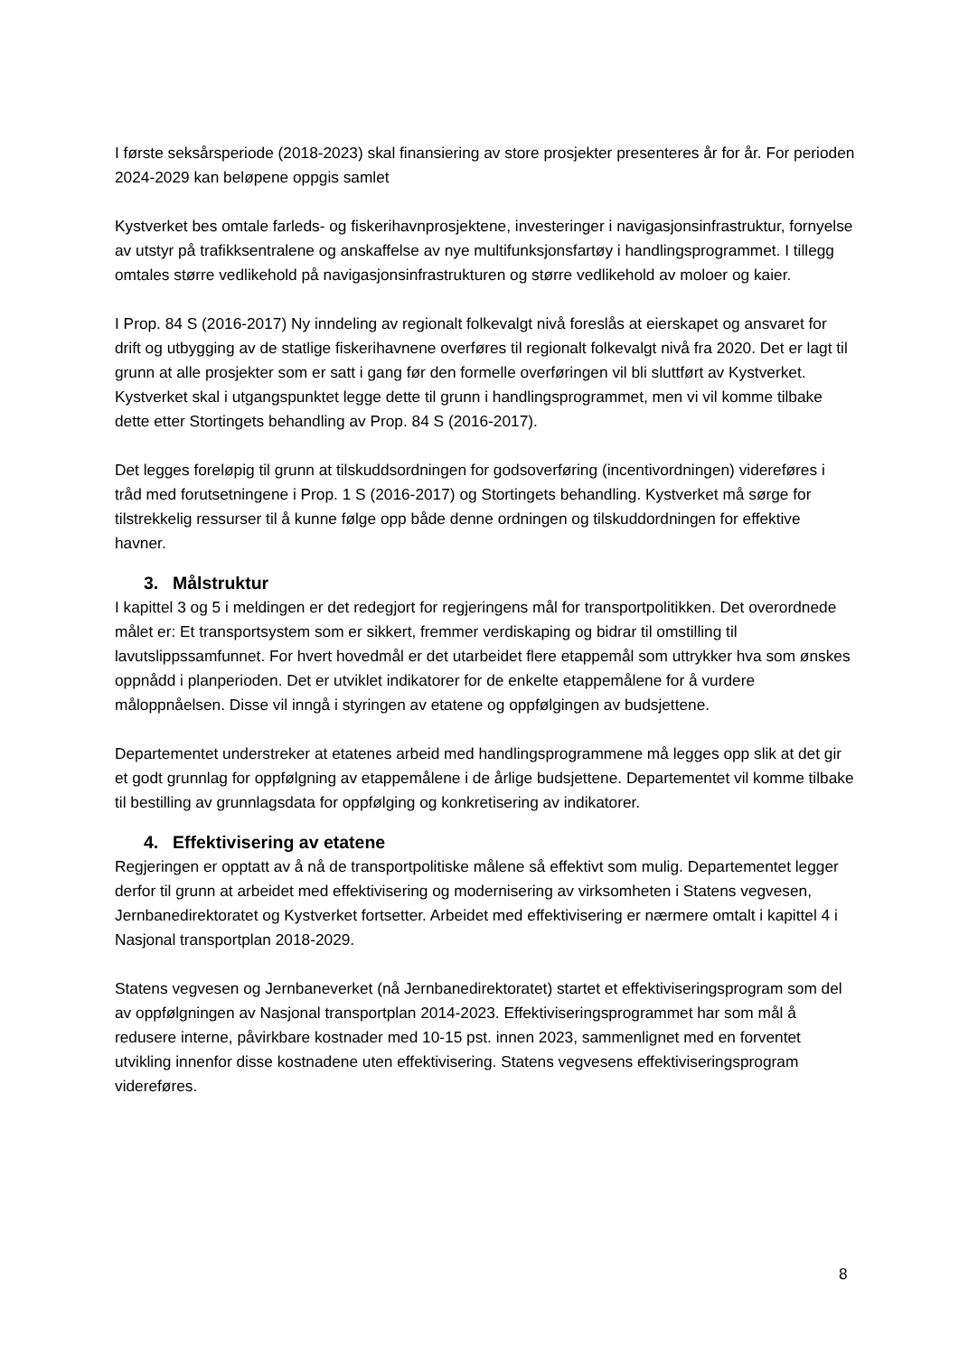I første seksårsperiode (2018-2023) skal finansiering av store prosjekter presenteres år for år. For perioden 2024-2029 kan beløpene oppgis samlet
Kystverket bes omtale farleds- og fiskerihavnprosjektene, investeringer i navigasjonsinfrastruktur, fornyelse av utstyr på trafikksentralene og anskaffelse av nye multifunksjonsfartøy i handlingsprogrammet. I tillegg omtales større vedlikehold på navigasjonsinfrastrukturen og større vedlikehold av moloer og kaier.
I Prop. 84 S (2016-2017) Ny inndeling av regionalt folkevalgt nivå foreslås at eierskapet og ansvaret for drift og utbygging av de statlige fiskerihavnene overføres til regionalt folkevalgt nivå fra 2020. Det er lagt til grunn at alle prosjekter som er satt i gang før den formelle overføringen vil bli sluttført av Kystverket. Kystverket skal i utgangspunktet legge dette til grunn i handlingsprogrammet, men vi vil komme tilbake dette etter Stortingets behandling av Prop. 84 S (2016-2017).
Det legges foreløpig til grunn at tilskuddsordningen for godsoverføring (incentivordningen) videreføres i tråd med forutsetningene i Prop. 1 S (2016-2017) og Stortingets behandling. Kystverket må sørge for tilstrekkelig ressurser til å kunne følge opp både denne ordningen og tilskuddordningen for effektive havner.
3. Målstruktur
I kapittel 3 og 5 i meldingen er det redegjort for regjeringens mål for transportpolitikken. Det overordnede målet er: Et transportsystem som er sikkert, fremmer verdiskaping og bidrar til omstilling til lavutslippssamfunnet. For hvert hovedmål er det utarbeidet flere etappemål som uttrykker hva som ønskes oppnådd i planperioden. Det er utviklet indikatorer for de enkelte etappemålene for å vurdere måloppnåelsen. Disse vil inngå i styringen av etatene og oppfølgingen av budsjettene.
Departementet understreker at etatenes arbeid med handlingsprogrammene må legges opp slik at det gir et godt grunnlag for oppfølgning av etappemålene i de årlige budsjettene. Departementet vil komme tilbake til bestilling av grunnlagsdata for oppfølging og konkretisering av indikatorer.
4. Effektivisering av etatene
Regjeringen er opptatt av å nå de transportpolitiske målene så effektivt som mulig. Departementet legger derfor til grunn at arbeidet med effektivisering og modernisering av virksomheten i Statens vegvesen, Jernbanedirektoratet og Kystverket fortsetter. Arbeidet med effektivisering er nærmere omtalt i kapittel 4 i Nasjonal transportplan 2018-2029.
Statens vegvesen og Jernbaneverket (nå Jernbanedirektoratet) startet et effektiviseringsprogram som del av oppfølgningen av Nasjonal transportplan 2014-2023. Effektiviseringsprogrammet har som mål å redusere interne, påvirkbare kostnader med 10-15 pst. innen 2023, sammenlignet med en forventet utvikling innenfor disse kostnadene uten effektivisering. Statens vegvesens effektiviseringsprogram videreføres.
8